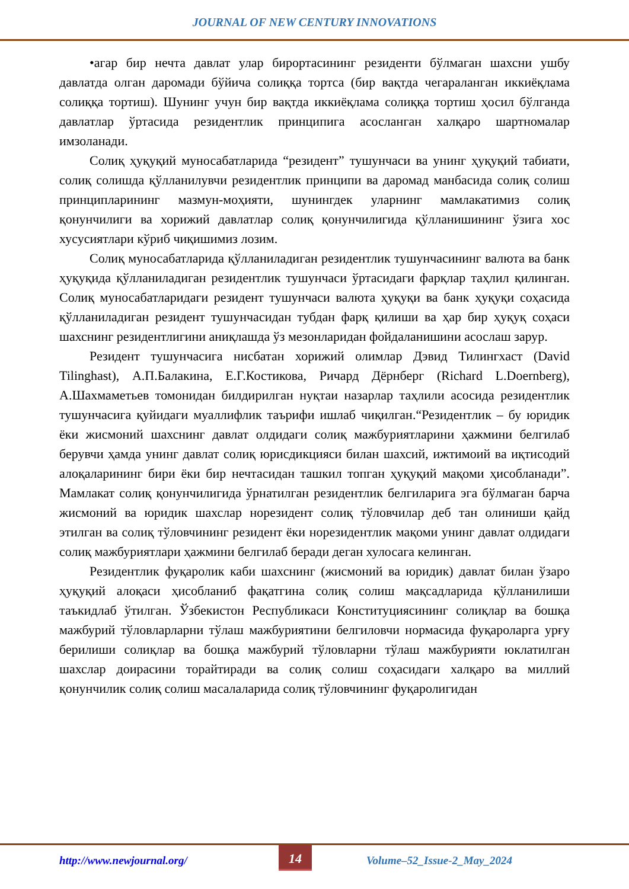JOURNAL OF NEW CENTURY INNOVATIONS
•агар бир нечта давлат улар бирортасининг резиденти бўлмаган шахсни ушбу давлатда олган даромади бўйича солиққа тортса (бир вақтда чегараланган иккиёқлама солиққа тортиш). Шунинг учун бир вақтда иккиёқлама солиққа тортиш ҳосил бўлганда давлатлар ўртасида резидентлик принципига асосланган халқаро шартномалар имзоланади.
Солиқ ҳуқуқий муносабатларида “резидент” тушунчаси ва унинг ҳуқуқий табиати, солиқ солишда қўлланилувчи резидентлик принципи ва даромад манбасида солиқ солиш принципларининг мазмун-моҳияти, шунингдек уларнинг мамлакатимиз солиқ қонунчилиги ва хорижий давлатлар солиқ қонунчилигида қўлланишининг ўзига хос хусусиятлари кўриб чиқишимиз лозим.
Солиқ муносабатларида қўлланиладиган резидентлик тушунчасининг валюта ва банк ҳуқуқида қўлланиладиган резидентлик тушунчаси ўртасидаги фарқлар таҳлил қилинган. Солиқ муносабатларидаги резидент тушунчаси валюта ҳуқуқи ва банк ҳуқуқи соҳасида қўлланиладиган резидент тушунчасидан тубдан фарқ қилиши ва ҳар бир ҳуқуқ соҳаси шахснинг резидентлигини аниқлашда ўз мезонларидан фойдаланишини асослаш зарур.
Резидент тушунчасига нисбатан хорижий олимлар Дэвид Тилингхаст (David Tilinghast), А.П.Балакина, Е.Г.Костикова, Ричард Дёрнберг (Richard L.Doernberg), А.Шахмаметьев томонидан билдирилган нуқтаи назарлар таҳлили асосида резидентлик тушунчасига қуйидаги муаллифлик таърифи ишлаб чиқилган.“Резидентлик – бу юридик ёки жисмоний шахснинг давлат олдидаги солиқ мажбуриятларини ҳажмини белгилаб берувчи ҳамда унинг давлат солиқ юрисдикцияси билан шахсий, ижтимоий ва иқтисодий алоқаларининг бири ёки бир нечтасидан ташкил топган ҳуқуқий мақоми ҳисобланади”. Мамлакат солиқ қонунчилигида ўрнатилган резидентлик белгиларига эга бўлмаган барча жисмоний ва юридик шахслар норезидент солиқ тўловчилар деб тан олиниши қайд этилган ва солиқ тўловчининг резидент ёки норезидентлик мақоми унинг давлат олдидаги солиқ мажбуриятлари ҳажмини белгилаб беради деган хулосага келинган.
Резидентлик фуқаролик каби шахснинг (жисмоний ва юридик) давлат билан ўзаро ҳуқуқий алоқаси ҳисобланиб фақатгина солиқ солиш мақсадларида қўлланилиши таъкидлаб ўтилган. Ўзбекистон Республикаси Конституциясининг солиқлар ва бошқа мажбурий тўловларларни тўлаш мажбуриятини белгиловчи нормасида фуқароларга урғу берилиши солиқлар ва бошқа мажбурий тўловларни тўлаш мажбурияти юклатилган шахслар доирасини торайтиради ва солиқ солиш соҳасидаги халқаро ва миллий қонунчилик солиқ солиш масалаларида солиқ тўловчининг фуқаролигидан
http://www.newjournal.org/
14
Volume–52_Issue-2_May_2024